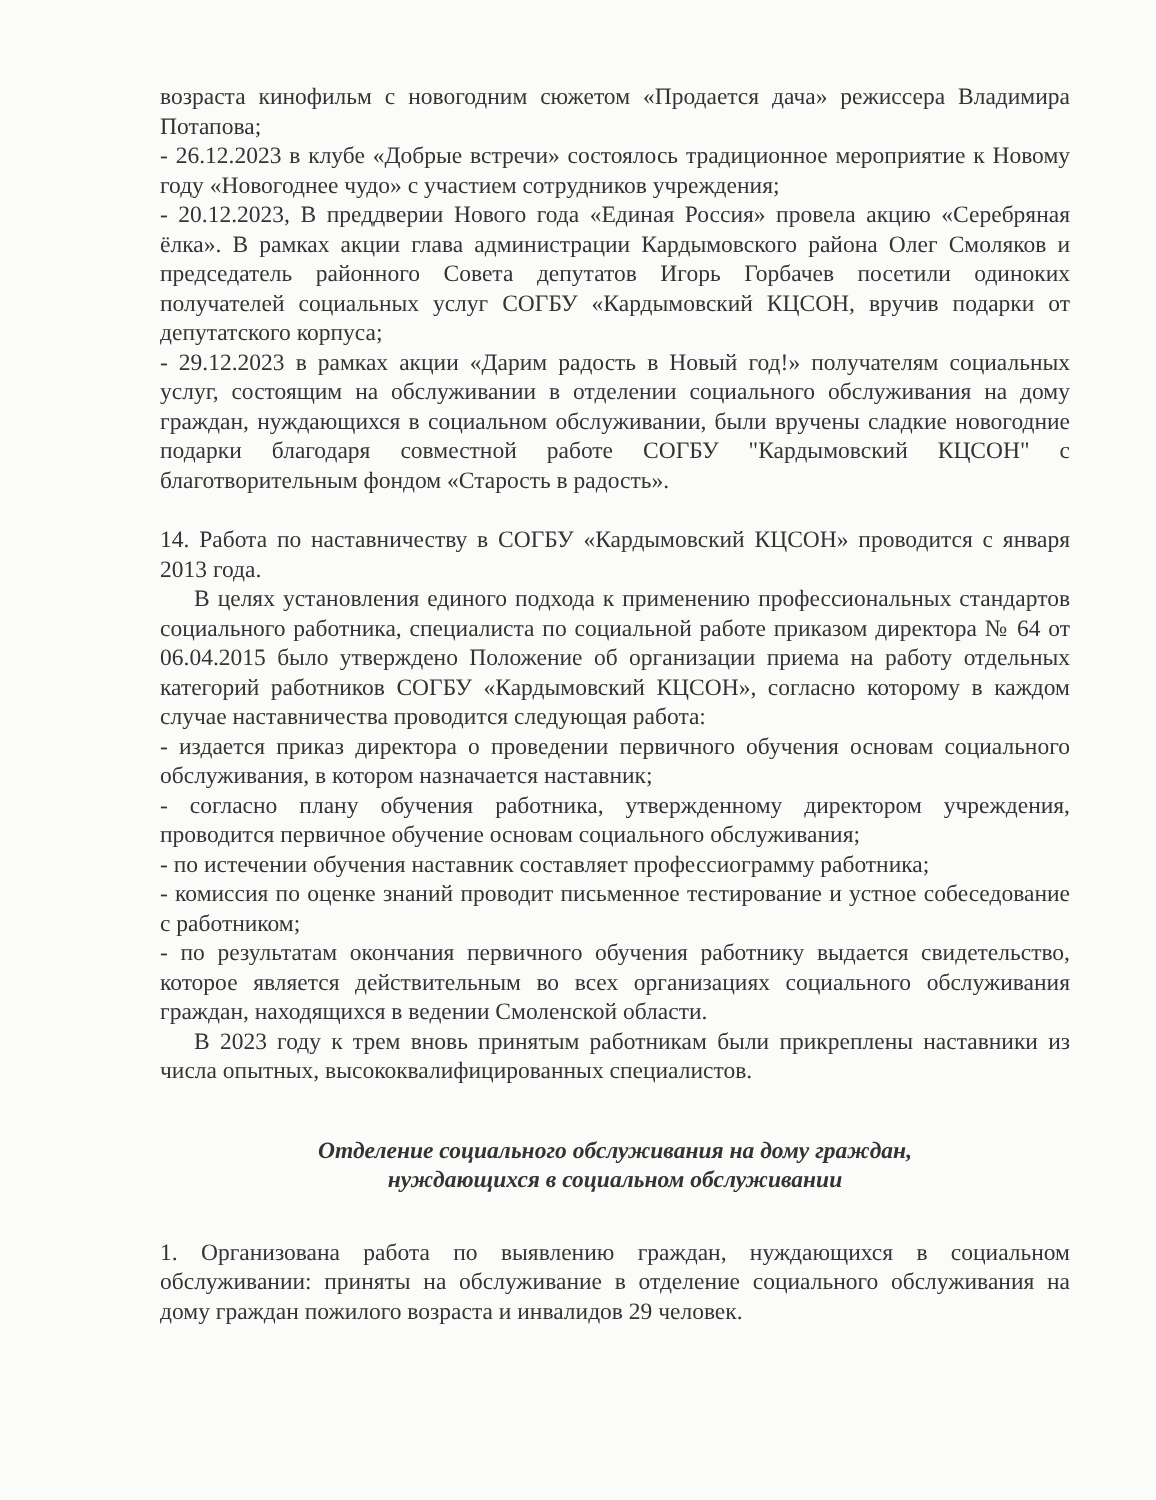возраста кинофильм с новогодним сюжетом «Продается дача» режиссера Владимира Потапова;
- 26.12.2023 в клубе «Добрые встречи» состоялось традиционное мероприятие к Новому году «Новогоднее чудо» с участием сотрудников учреждения;
- 20.12.2023, В преддверии Нового года «Единая Россия» провела акцию «Серебряная ёлка». В рамках акции глава администрации Кардымовского района Олег Смоляков и председатель районного Совета депутатов Игорь Горбачев посетили одиноких получателей социальных услуг СОГБУ «Кардымовский КЦСОН, вручив подарки от депутатского корпуса;
- 29.12.2023 в рамках акции «Дарим радость в Новый год!» получателям социальных услуг, состоящим на обслуживании в отделении социального обслуживания на дому граждан, нуждающихся в социальном обслуживании, были вручены сладкие новогодние подарки благодаря совместной работе СОГБУ "Кардымовский КЦСОН" с благотворительным фондом «Старость в радость».
14. Работа по наставничеству в СОГБУ «Кардымовский КЦСОН» проводится с января 2013 года.
В целях установления единого подхода к применению профессиональных стандартов социального работника, специалиста по социальной работе приказом директора № 64 от 06.04.2015 было утверждено Положение об организации приема на работу отдельных категорий работников СОГБУ «Кардымовский КЦСОН», согласно которому в каждом случае наставничества проводится следующая работа:
- издается приказ директора о проведении первичного обучения основам социального обслуживания, в котором назначается наставник;
- согласно плану обучения работника, утвержденному директором учреждения, проводится первичное обучение основам социального обслуживания;
- по истечении обучения наставник составляет профессиограмму работника;
- комиссия по оценке знаний проводит письменное тестирование и устное собеседование с работником;
- по результатам окончания первичного обучения работнику выдается свидетельство, которое является действительным во всех организациях социального обслуживания граждан, находящихся в ведении Смоленской области.
В 2023 году к трем вновь принятым работникам были прикреплены наставники из числа опытных, высококвалифицированных специалистов.
Отделение социального обслуживания на дому граждан,
нуждающихся в социальном обслуживании
1. Организована работа по выявлению граждан, нуждающихся в социальном обслуживании: приняты на обслуживание в отделение социального обслуживания на дому граждан пожилого возраста и инвалидов 29 человек.